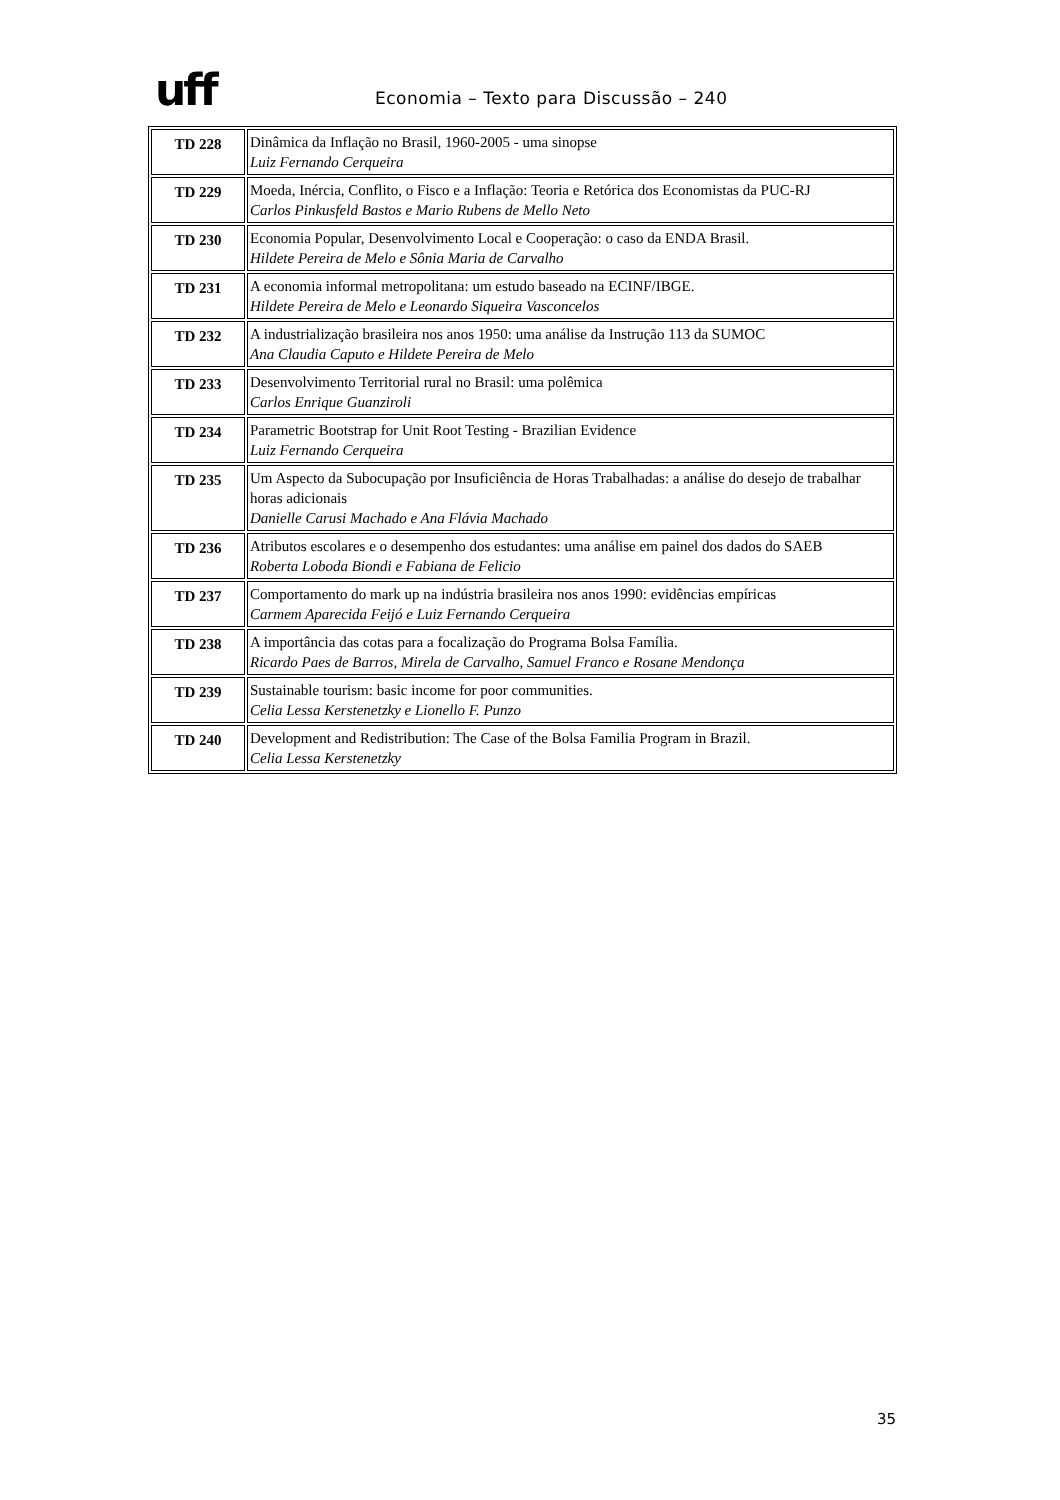uff
Economia – Texto para Discussão – 240
| TD 228 | Dinâmica da Inflação no Brasil, 1960-2005 - uma sinopse Luiz Fernando Cerqueira |
| TD 229 | Moeda, Inércia, Conflito, o Fisco e a Inflação: Teoria e Retórica dos Economistas da PUC-RJ Carlos Pinkusfeld Bastos e Mario Rubens de Mello Neto |
| TD 230 | Economia Popular, Desenvolvimento Local e Cooperação: o caso da ENDA Brasil. Hildete Pereira de Melo e Sônia Maria de Carvalho |
| TD 231 | A economia informal metropolitana: um estudo baseado na ECINF/IBGE. Hildete Pereira de Melo e Leonardo Siqueira Vasconcelos |
| TD 232 | A industrialização brasileira nos anos 1950: uma análise da Instrução 113 da SUMOC Ana Claudia Caputo e Hildete Pereira de Melo |
| TD 233 | Desenvolvimento Territorial rural no Brasil: uma polêmica Carlos Enrique Guanziroli |
| TD 234 | Parametric Bootstrap for Unit Root Testing - Brazilian Evidence Luiz Fernando Cerqueira |
| TD 235 | Um Aspecto da Subocupação por Insuficiência de Horas Trabalhadas: a análise do desejo de trabalhar horas adicionais Danielle Carusi Machado e Ana Flávia Machado |
| TD 236 | Atributos escolares e o desempenho dos estudantes: uma análise em painel dos dados do SAEB Roberta Loboda Biondi e Fabiana de Felicio |
| TD 237 | Comportamento do mark up na indústria brasileira nos anos 1990: evidências empíricas Carmem Aparecida Feijó e Luiz Fernando Cerqueira |
| TD 238 | A importância das cotas para a focalização do Programa Bolsa Família. Ricardo Paes de Barros, Mirela de Carvalho, Samuel Franco e Rosane Mendonça |
| TD 239 | Sustainable tourism: basic income for poor communities. Celia Lessa Kerstenetzky e Lionello F. Punzo |
| TD 240 | Development and Redistribution: The Case of the Bolsa Familia Program in Brazil. Celia Lessa Kerstenetzky |
35